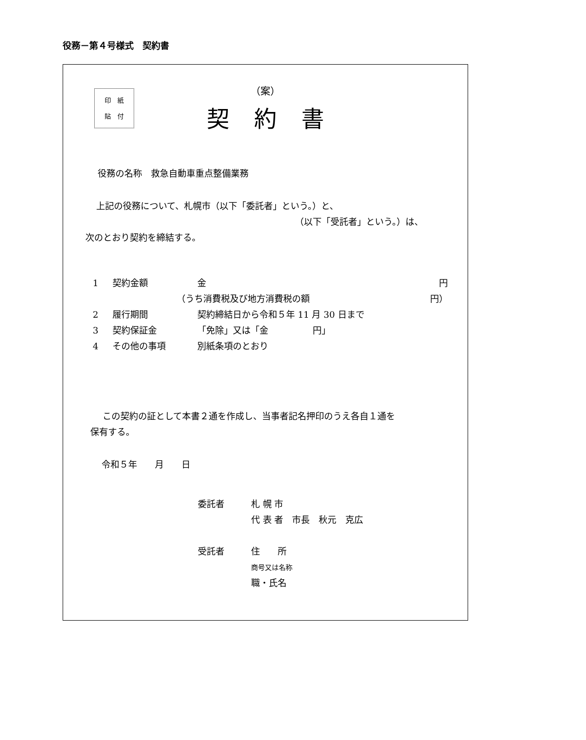役務－第４号様式　契約書
印　紙
貼　付
（案）
契約書
役務の名称　救急自動車重点整備業務
上記の役務について、札幌市（以下「委託者」という。）と、
（以下「受託者」という。）は、
次のとおり契約を締結する。
1 契約金額 金 円
（うち消費税及び地方消費税の額 円）
2 履行期間 契約締結日から令和５年 11 月 30 日まで
3 契約保証金 「免除」又は「金　　　　　円」
4 その他の事項 別紙条項のとおり
この契約の証として本書２通を作成し、当事者記名押印のうえ各自１通を
保有する。
令和５年　　月　　日
委託者 札 幌 市
代 表 者　市長　秋元　克広
受託者 住　　所
商号又は名称
職・氏名